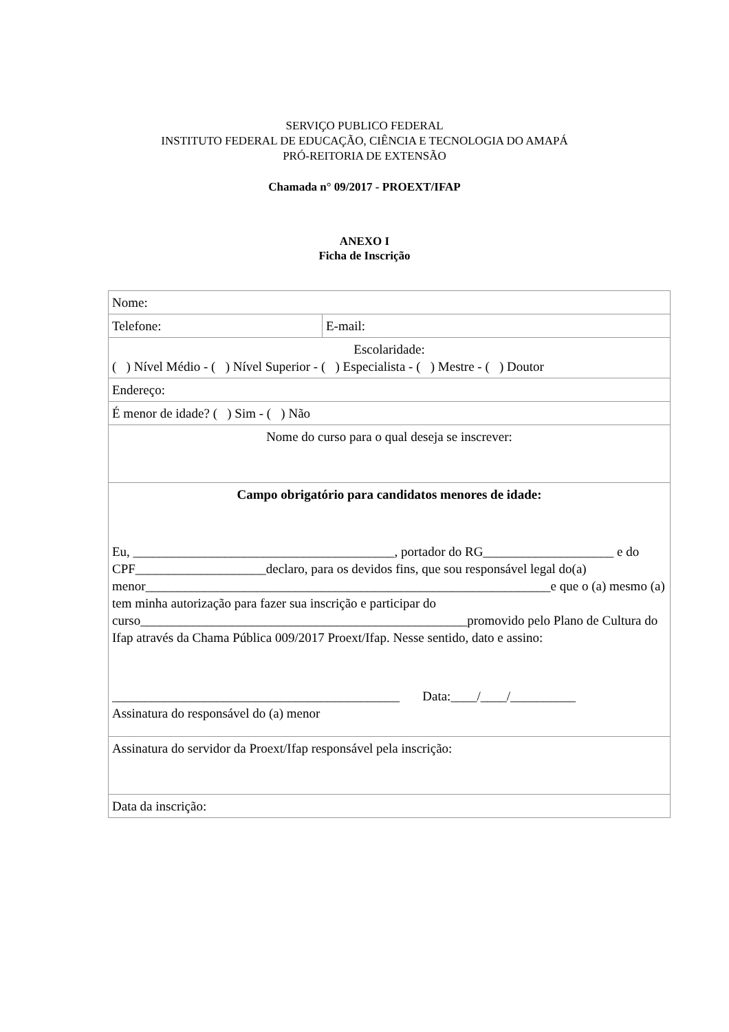SERVIÇO PUBLICO FEDERAL
INSTITUTO FEDERAL DE EDUCAÇÃO, CIÊNCIA E TECNOLOGIA DO AMAPÁ
PRÓ-REITORIA DE EXTENSÃO
Chamada n° 09/2017 - PROEXT/IFAP
ANEXO I
Ficha de Inscrição
| Nome: | |
| Telefone: | E-mail: |
| Escolaridade: ( ) Nível Médio - ( ) Nível Superior - ( ) Especialista - ( ) Mestre - ( ) Doutor | |
| Endereço: | |
| É menor de idade? ( ) Sim - ( ) Não | |
| Nome do curso para o qual deseja se inscrever: | |
| Campo obrigatório para candidatos menores de idade: Eu, ________________________________________, portador do RG____________________ e do CPF____________________declaro, para os devidos fins, que sou responsável legal do(a) menor______________________________________________________________e que o (a) mesmo (a) tem minha autorização para fazer sua inscrição e participar do curso__________________________________________________promovido pelo Plano de Cultura do Ifap através da Chama Pública 009/2017 Proext/Ifap. Nesse sentido, dato e assino: ____________________________________________ Data:____/____/__________ Assinatura do responsável do (a) menor | |
| Assinatura do servidor da Proext/Ifap responsável pela inscrição: | |
| Data da inscrição: | |